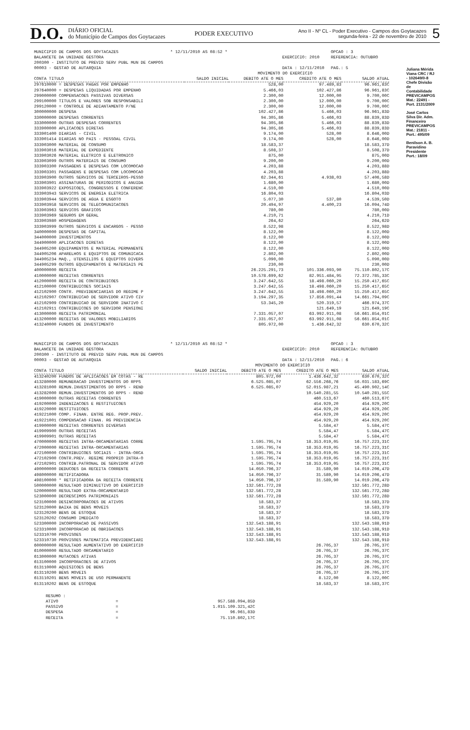D.O. DIÁRIO OFICIAL
do Município de Campos dos Goytacazes PODER EXECUTIVO Ano II - Nº CL - Poder Executivo - Campos dos Goytacazes
segunda-feira - 22 de novembro de 2010 5
MUNICIPIO DE CAMPOS DOS GOYTACAZES * 12/11/2010 AS 08:52 * OPCAO : 3 BALANCETE DA UNIDADE GESTORA EXERCICIO: 2010 REFERENCIA: OUTUBRO 200300 - INSTITUTO DE PREVID SERV PUBL MUN DE CAMPOS 00003 - GESTAO DE AUTARQUIA DATA : 12/11/2010 PAG.: 5
| | | MOVIMENTO DO EXERCICIO | | |
| --- | --- | --- | --- | --- |
| CONTA TITULO | SALDO INICIAL | DEBITO ATE O MES | CREDITO ATE O MES | SALDO ATUAL |
| 297610000 = DESPESAS PAGAS POR EMPENHO | | 528,00 | 97.489,83 | 96.961,83C |
| 297640000 = DESPESAS LIQUIDADAS POR EMPENHO | | 5.466,03 | 102.427,86 | 96.961,83C |
| 299000000 COMPENSACOES PASSIVAS DIVERSAS | | 2.300,00 | 12.000,00 | 9.700,00C |
| 299100000 TITULOS E VALORES SOB RESPONSABILI | | 2.300,00 | 12.000,00 | 9.700,00C |
| 299120000 = CONTROLE DE ADIANTAMENTO P/NE | | 2.300,00 | 12.000,00 | 9.700,00C |
| 300000000 DESPESA | | 102.427,86 | 5.466,03 | 96.961,83D |
| 330000000 DESPESAS CORRENTES | | 94.305,86 | 5.466,03 | 88.839,83D |
| 333000000 OUTRAS DESPESAS CORRENTES | | 94.305,86 | 5.466,03 | 88.839,83D |
| 333900000 APLICACOES DIRETAS | | 94.305,86 | 5.466,03 | 88.839,83D |
| 333901400 DIARIAS - CIVIL | | 9.174,00 | 528,00 | 8.646,00D |
| 333901414 DIARIAS NO PAIS - PESSOAL CIVIL | | 9.174,00 | 528,00 | 8.646,00D |
| 333903000 MATERIAL DE CONSUMO | | 18.583,37 | | 18.583,37D |
| 333903016 MATERIAL DE EXPEDIENTE | | 8.508,37 | | 8.508,37D |
| 333903026 MATERIAL ELETRICO E ELETRONICO | | 875,00 | | 875,00D |
| 333903099 OUTROS MATERIAIS DE CONSUMO | | 9.200,00 | | 9.200,00D |
| 333903300 PASSAGENS E DESPESAS COM LOCOMOCAO | | 4.203,88 | | 4.203,88D |
| 333903301 PASSAGENS E DESPESAS COM LOCOMOCAO | | 4.203,88 | | 4.203,88D |
| 333903900 OUTROS SERVICOS DE TERCEIROS-PESSO | | 62.344,61 | 4.938,03 | 57.406,58D |
| 333903901 ASSINATURAS DE PERIODICOS E ANUIDA | | 1.680,00 | | 1.680,00D |
| 333903922 EXPOSICOES, CONGRESSOS E CONFERENC | | 4.510,00 | | 4.510,00D |
| 333903943 SERVICOS DE ENERGIA ELETRICA | | 16.804,03 | | 16.804,03D |
| 333903944 SERVICOS DE AGUA E ESGOTO | | 5.077,30 | 537,80 | 4.539,50D |
| 333903958 SERVICOS DE TELECOMUNICACOES | | 20.494,97 | 4.400,23 | 16.094,74D |
| 333903963 SERVICOS GRAFICOS | | 780,00 | | 780,00D |
| 333903969 SEGUROS EM GERAL | | 4.210,71 | | 4.210,71D |
| 333903980 HOSPEDAGENS | | 264,62 | | 264,62D |
| 333903999 OUTROS SERVICOS E ENCARGOS - PESSO | | 8.522,98 | | 8.522,98D |
| 340000000 DESPESAS DE CAPITAL | | 8.122,00 | | 8.122,00D |
| 344000000 INVESTIMENTOS | | 8.122,00 | | 8.122,00D |
| 344900000 APLICACOES DIRETAS | | 8.122,00 | | 8.122,00D |
| 344905200 EQUIPAMENTOS E MATERIAL PERMANENTE | | 8.122,00 | | 8.122,00D |
| 344905206 APARELHOS E EQUIPTOS DE COMUNICACA | | 2.802,00 | | 2.802,00D |
| 344905234 MAQ., UTENSILIOS E EQUIPTOS DIVERS | | 5.090,00 | | 5.090,00D |
| 344905299 OUTROS EQUIPAMENTOS E MATERIAIS PE | | 230,00 | | 230,00D |
| 400000000 RECEITA | | 26.225.291,73 | 101.336.093,90 | 75.110.802,17C |
| 410000000 RECEITAS CORRENTES | | 10.578.699,62 | 82.951.484,95 | 72.372.785,33C |
| 412000000 RECEITA DE CONTRIBUICOES | | 3.247.642,55 | 18.498.060,20 | 15.250.417,65C |
| 412100000 CONTRIBUICOES SOCIAIS | | 3.247.642,55 | 18.498.060,20 | 15.250.417,65C |
| 412102900 CONTR. PREVIDENCIARIAS DO REGIME P | | 3.247.642,55 | 18.498.060,20 | 15.250.417,65C |
| 412102907 CONTRIBUICAO DE SERVIDOR ATIVO CIV | | 3.194.297,35 | 17.856.091,44 | 14.661.794,09C |
| 412102909 CONTRIBUICAO DE SERVIDOR INATIVO C | | 53.345,20 | 520.319,57 | 466.974,37C |
| 412102911 CONTRIBUICOES DO SERVIDOR PENSIONI | | | 121.649,19 | 121.649,19C |
| 413000000 RECEITA PATRIMONIAL | | 7.331.057,07 | 63.992.911,08 | 56.661.854,01C |
| 413200000 RECEITAS DE VALORES MOBILIARIOS | | 7.331.057,07 | 63.992.911,08 | 56.661.854,01C |
| 413240000 FUNDOS DE INVESTIMENTO | | 805.972,00 | 1.436.642,32 | 630.670,32C |
MUNICIPIO DE CAMPOS DOS GOYTACAZES * 12/11/2010 AS 08:52 * OPCAO : 3 BALANCETE DA UNIDADE GESTORA EXERCICIO: 2010 REFERENCIA: OUTUBRO 200300 - INSTITUTO DE PREVID SERV PUBL MUN DE CAMPOS 00003 - GESTAO DE AUTARQUIA DATA : 12/11/2010 PAG.: 6
| | | MOVIMENTO DO EXERCICIO | | |
| --- | --- | --- | --- | --- |
| CONTA TITULO | SALDO INICIAL | DEBITO ATE O MES | CREDITO ATE O MES | SALDO ATUAL |
| 413240200 FUNDOS DE APLICACOES EM COTAS - RE | | 805.972,00 | 1.436.642,32 | 630.670,32C |
| 413280000 REMUNERACAO INVESTIMENTOS DO RPPS | | 6.525.085,07 | 62.556.268,76 | 56.031.183,69C |
| 413281000 REMUN.INVESTIMENTOS DO RPPS - REND | | 6.525.085,07 | 52.015.987,21 | 45.490.902,14C |
| 413282000 REMUN.INVESTIMENTOS DO RPPS - REND | | | 10.540.281,55 | 10.540.281,55C |
| 419000000 OUTRAS RECEITAS CORRENTES | | | 460.513,67 | 460.513,67C |
| 419200000 INDENIZACOES E RESTITUICOES | | | 454.929,20 | 454.929,20C |
| 419220000 RESTITUICOES | | | 454.929,20 | 454.929,20C |
| 419221000 COMP. FINAN. ENTRE REG. PROP.PREV. | | | 454.929,20 | 454.929,20C |
| 419221001 COMPENSACAO FINAN. RG PREVIDENCIA | | | 454.929,20 | 454.929,20C |
| 419900000 RECEITAS CORRENTES DIVERSAS | | | 5.584,47 | 5.584,47C |
| 419909900 OUTRAS RECEITAS | | | 5.584,47 | 5.584,47C |
| 419909901 OUTRAS RECEITAS | | | 5.584,47 | 5.584,47C |
| 470000000 RECEITAS INTRA-ORCAMENTARIAS CORRE | | 1.595.795,74 | 18.353.019,05 | 16.757.223,31C |
| 472000000 RECEITAS INTRA-ORCAMENTARIAS | | 1.595.795,74 | 18.353.019,05 | 16.757.223,31C |
| 472100000 CONTRIBUICOES SOCIAIS - INTRA-ORCA | | 1.595.795,74 | 18.353.019,05 | 16.757.223,31C |
| 472102900 CONTR.PREV. REGIME PROPRIO INTRA-O | | 1.595.795,74 | 18.353.019,05 | 16.757.223,31C |
| 472102901 CONTRIB.PATRONAL DE SERVIDOR ATIVO | | 1.595.795,74 | 18.353.019,05 | 16.757.223,31C |
| 490000000 DEDUCOES DA RECEITA CORRENTE | | 14.050.796,37 | 31.589,90 | 14.019.206,47D |
| 498000000 RETIFICADORA | | 14.050.796,37 | 31.589,90 | 14.019.206,47D |
| 498100000 * RETIFICADORA DA RECEITA CORRENTE | | 14.050.796,37 | 31.589,90 | 14.019.206,47D |
| 500000000 RESULTADO DIMINUITIVO DO EXERCICIO | | 132.561.772,28 | | 132.561.772,28D |
| 520000000 RESULTADO EXTRA-ORCAMENTARIO | | 132.561.772,28 | | 132.561.772,28D |
| 523000000 DECRESCIMOS PATRIMONIAIS | | 132.561.772,28 | | 132.561.772,28D |
| 523100000 DESINCORPORACOES DE ATIVOS | | 18.583,37 | | 18.583,37D |
| 523120000 BAIXA DE BENS MOVEIS | | 18.583,37 | | 18.583,37D |
| 523120200 BENS DE ESTOQUE | | 18.583,37 | | 18.583,37D |
| 523120202 CONSUMO IMEDIATO | | 18.583,37 | | 18.583,37D |
| 523300000 INCORPORACAO DE PASSIVOS | | 132.543.188,91 | | 132.543.188,91D |
| 523310000 INCORPORACAO DE OBRIGACOES | | 132.543.188,91 | | 132.543.188,91D |
| 523310700 PROVISOES | | 132.543.188,91 | | 132.543.188,91D |
| 523310730 PROVISOES MATEMATICA PREVIDENCIARI | | 132.543.188,91 | | 132.543.188,91D |
| 600000000 RESULTADO AUMENTATIVO DO EXERCICIO | | | 26.705,37 | 26.705,37C |
| 610000000 RESULTADO ORCAMENTARIO | | | 26.705,37 | 26.705,37C |
| 613000000 MUTACOES ATIVAS | | | 26.705,37 | 26.705,37C |
| 613100000 INCORPORACOES DE ATIVOS | | | 26.705,37 | 26.705,37C |
| 613110000 AQUISICOES DE BENS | | | 26.705,37 | 26.705,37C |
| 613110200 BENS MOVEIS | | | 26.705,37 | 26.705,37C |
| 613110201 BENS MOVEIS DE USO PERMANENTE | | | 8.122,00 | 8.122,00C |
| 613110202 BENS DE ESTOQUE | | | 18.583,37 | 18.583,37C |
| RESUMO : | | |
| ATIVO | = | 957.588.094,85D |
| PASSIVO | = | 1.015.109.321,42C |
| DESPESA | = | 96.961,83D |
| RECEITA | = | 75.110.802,17C |
Juliana Mérida Viana CRC / RJ - 102649/0-8 Chefe Divisão de Contabilidade PREVICAMPOS Mat.: 22491 - Port. 2131/2009
José Carlos Silva Dir. Adm. Financeiro PREVICAMPOS Mat.: 21811 - Port.: 495/09
Benilson A. B. Paravidino Presidente Port.: 18/09